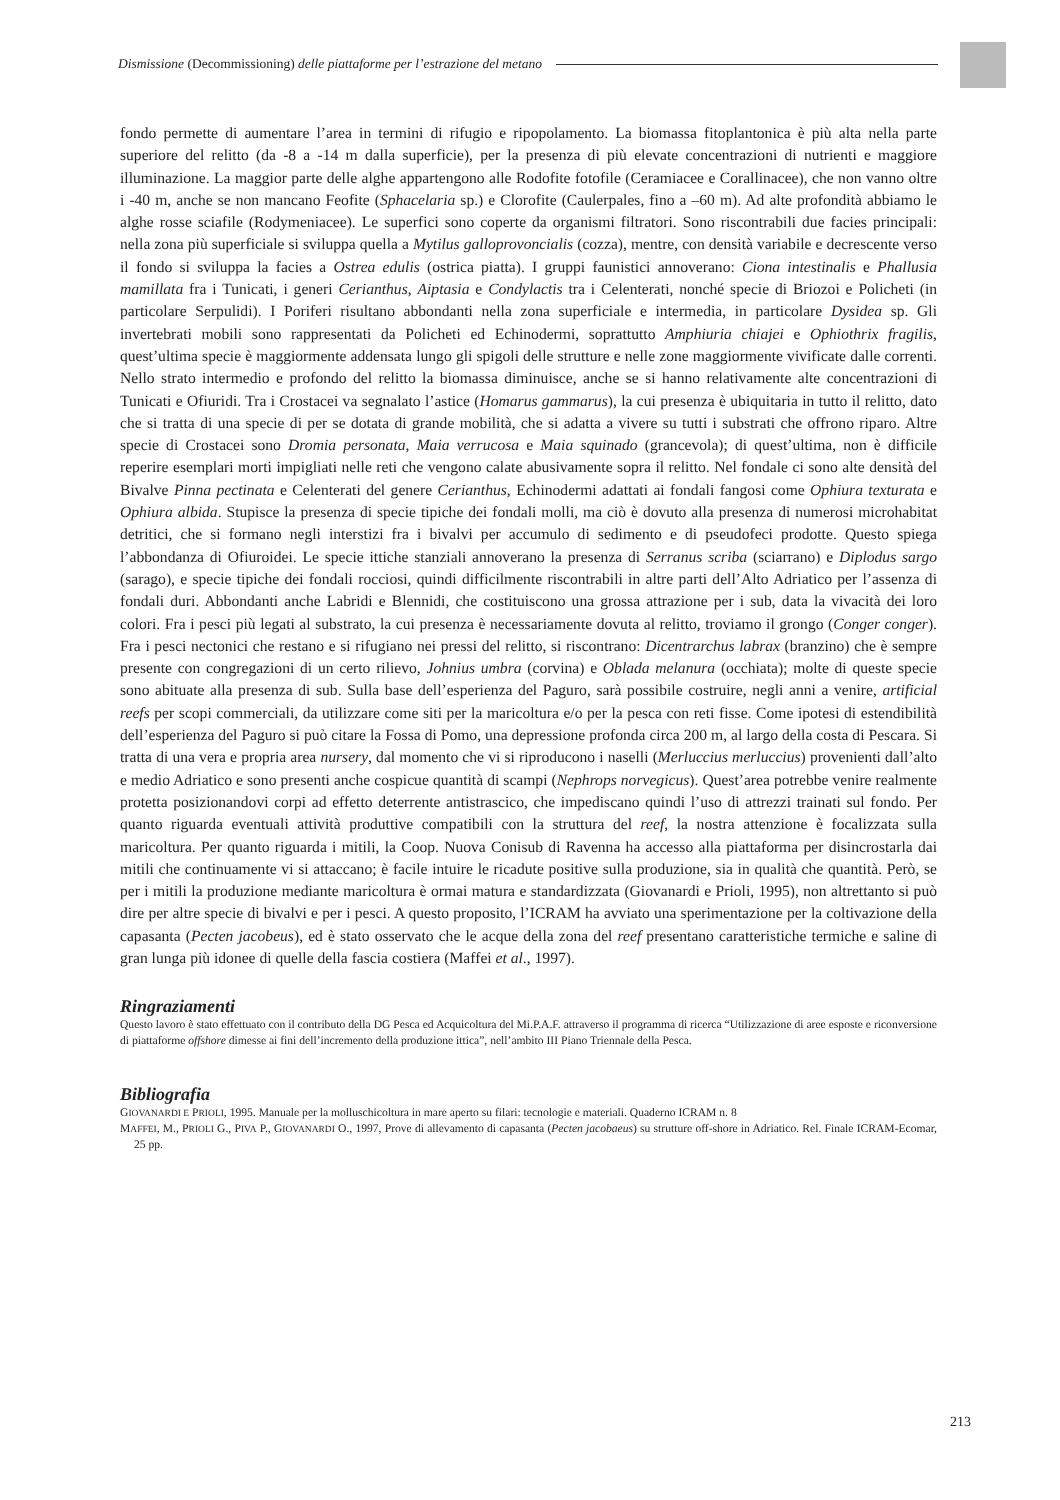Dismissione (Decommissioning) delle piattaforme per l’estrazione del metano
fondo permette di aumentare l’area in termini di rifugio e ripopolamento. La biomassa fitoplantonica è più alta nella parte superiore del relitto (da -8 a -14 m dalla superficie), per la presenza di più elevate concentrazioni di nutrienti e maggiore illuminazione. La maggior parte delle alghe appartengono alle Rodofite fotofile (Ceramiacee e Corallinacee), che non vanno oltre i -40 m, anche se non mancano Feofite (Sphacelaria sp.) e Clorofite (Caulerpales, fino a –60 m). Ad alte profondità abbiamo le alghe rosse sciafile (Rodymeniacee). Le superfici sono coperte da organismi filtratori. Sono riscontrabili due facies principali: nella zona più superficiale si sviluppa quella a Mytilus galloprovoncialis (cozza), mentre, con densità variabile e decrescente verso il fondo si sviluppa la facies a Ostrea edulis (ostrica piatta). I gruppi faunistici annoverano: Ciona intestinalis e Phallusia mamillata fra i Tunicati, i generi Cerianthus, Aiptasia e Condylactis tra i Celenterati, nonché specie di Briozoi e Policheti (in particolare Serpulidi). I Poriferi risultano abbondanti nella zona superficiale e intermedia, in particolare Dysidea sp. Gli invertebrati mobili sono rappresentati da Policheti ed Echinodermi, soprattutto Amphiuria chiajei e Ophiothrix fragilis, quest’ultima specie è maggiormente addensata lungo gli spigoli delle strutture e nelle zone maggiormente vivificate dalle correnti. Nello strato intermedio e profondo del relitto la biomassa diminuisce, anche se si hanno relativamente alte concentrazioni di Tunicati e Ofiuridi. Tra i Crostacei va segnalato l’astice (Homarus gammarus), la cui presenza è ubiquitaria in tutto il relitto, dato che si tratta di una specie di per se dotata di grande mobilità, che si adatta a vivere su tutti i substrati che offrono riparo. Altre specie di Crostacei sono Dromia personata, Maia verrucosa e Maia squinado (grancevola); di quest’ultima, non è difficile reperire esemplari morti impigliati nelle reti che vengono calate abusivamente sopra il relitto. Nel fondale ci sono alte densità del Bivalve Pinna pectinata e Celenterati del genere Cerianthus, Echinodermi adattati ai fondali fangosi come Ophiura texturata e Ophiura albida. Stupisce la presenza di specie tipiche dei fondali molli, ma ciò è dovuto alla presenza di numerosi microhabitat detritici, che si formano negli interstizi fra i bivalvi per accumulo di sedimento e di pseudofeci prodotte. Questo spiega l’abbondanza di Ofiuroidei. Le specie ittiche stanziali annoverano la presenza di Serranus scriba (sciarrano) e Diplodus sargo (sarago), e specie tipiche dei fondali rocciosi, quindi difficilmente riscontrabili in altre parti dell’Alto Adriatico per l’assenza di fondali duri. Abbondanti anche Labridi e Blennidi, che costituiscono una grossa attrazione per i sub, data la vivacità dei loro colori. Fra i pesci più legati al substrato, la cui presenza è necessariamente dovuta al relitto, troviamo il grongo (Conger conger). Fra i pesci nectonici che restano e si rifugiano nei pressi del relitto, si riscontrano: Dicentrarchus labrax (branzino) che è sempre presente con congregazioni di un certo rilievo, Johnius umbra (corvina) e Oblada melanura (occhiata); molte di queste specie sono abituate alla presenza di sub. Sulla base dell’esperienza del Paguro, sarà possibile costruire, negli anni a venire, artificial reefs per scopi commerciali, da utilizzare come siti per la maricoltura e/o per la pesca con reti fisse. Come ipotesi di estendibilità dell’esperienza del Paguro si può citare la Fossa di Pomo, una depressione profonda circa 200 m, al largo della costa di Pescara. Si tratta di una vera e propria area nursery, dal momento che vi si riproducono i naselli (Merluccius merluccius) provenienti dall’alto e medio Adriatico e sono presenti anche cospicue quantità di scampi (Nephrops norvegicus). Quest’area potrebbe venire realmente protetta posizionandovi corpi ad effetto deterrente antistrascico, che impediscano quindi l’uso di attrezzi trainati sul fondo. Per quanto riguarda eventuali attività produttive compatibili con la struttura del reef, la nostra attenzione è focalizzata sulla maricoltura. Per quanto riguarda i mitili, la Coop. Nuova Conisub di Ravenna ha accesso alla piattaforma per disincrostarla dai mitili che continuamente vi si attaccano; è facile intuire le ricadute positive sulla produzione, sia in qualità che quantità. Però, se per i mitili la produzione mediante maricoltura è ormai matura e standardizzata (Giovanardi e Prioli, 1995), non altrettanto si può dire per altre specie di bivalvi e per i pesci. A questo proposito, l’ICRAM ha avviato una sperimentazione per la coltivazione della capasanta (Pecten jacobeus), ed è stato osservato che le acque della zona del reef presentano caratteristiche termiche e saline di gran lunga più idonee di quelle della fascia costiera (Maffei et al., 1997).
Ringraziamenti
Questo lavoro è stato effettuato con il contributo della DG Pesca ed Acquicoltura del Mi.P.A.F. attraverso il programma di ricerca “Utilizzazione di aree esposte e riconversione di piattaforme offshore dimesse ai fini dell’incremento della produzione ittica”, nell’ambito III Piano Triennale della Pesca.
Bibliografia
GIOVANARDI E PRIOLI, 1995. Manuale per la molluschicoltura in mare aperto su filari: tecnologie e materiali. Quaderno ICRAM n. 8
MAFFEI, M., PRIOLI G., PIVA P., GIOVANARDI O., 1997, Prove di allevamento di capasanta (Pecten jacobaeus) su strutture off-shore in Adriatico. Rel. Finale ICRAM-Ecomar, 25 pp.
213